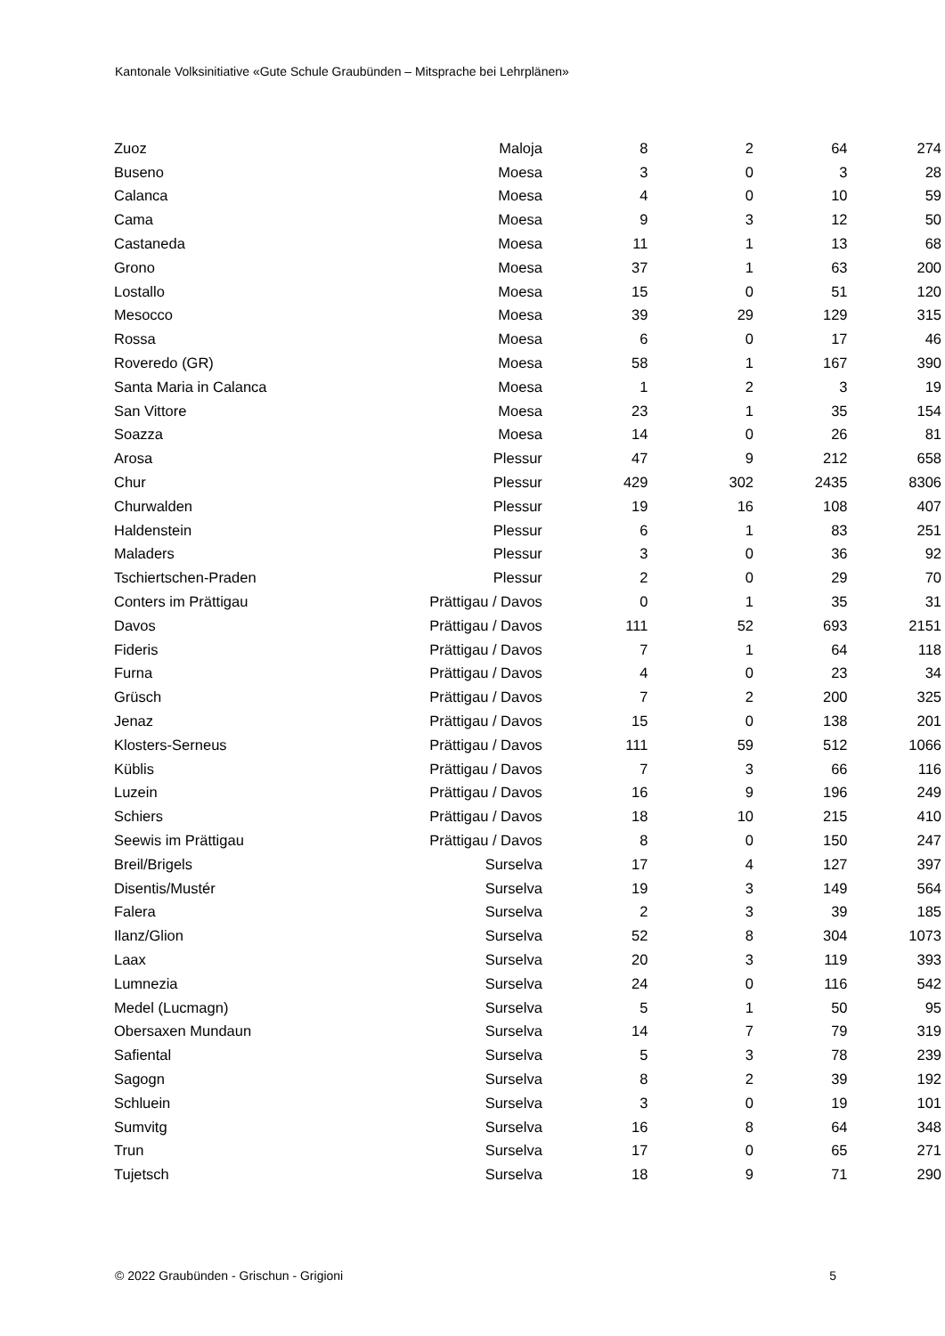Kantonale Volksinitiative «Gute Schule Graubünden – Mitsprache bei Lehrplänen»
| Zuoz | Maloja | 8 | 2 | 64 | 274 |
| Buseno | Moesa | 3 | 0 | 3 | 28 |
| Calanca | Moesa | 4 | 0 | 10 | 59 |
| Cama | Moesa | 9 | 3 | 12 | 50 |
| Castaneda | Moesa | 11 | 1 | 13 | 68 |
| Grono | Moesa | 37 | 1 | 63 | 200 |
| Lostallo | Moesa | 15 | 0 | 51 | 120 |
| Mesocco | Moesa | 39 | 29 | 129 | 315 |
| Rossa | Moesa | 6 | 0 | 17 | 46 |
| Roveredo (GR) | Moesa | 58 | 1 | 167 | 390 |
| Santa Maria in Calanca | Moesa | 1 | 2 | 3 | 19 |
| San Vittore | Moesa | 23 | 1 | 35 | 154 |
| Soazza | Moesa | 14 | 0 | 26 | 81 |
| Arosa | Plessur | 47 | 9 | 212 | 658 |
| Chur | Plessur | 429 | 302 | 2435 | 8306 |
| Churwalden | Plessur | 19 | 16 | 108 | 407 |
| Haldenstein | Plessur | 6 | 1 | 83 | 251 |
| Maladers | Plessur | 3 | 0 | 36 | 92 |
| Tschiertschen-Praden | Plessur | 2 | 0 | 29 | 70 |
| Conters im Prättigau | Prättigau / Davos | 0 | 1 | 35 | 31 |
| Davos | Prättigau / Davos | 111 | 52 | 693 | 2151 |
| Fideris | Prättigau / Davos | 7 | 1 | 64 | 118 |
| Furna | Prättigau / Davos | 4 | 0 | 23 | 34 |
| Grüsch | Prättigau / Davos | 7 | 2 | 200 | 325 |
| Jenaz | Prättigau / Davos | 15 | 0 | 138 | 201 |
| Klosters-Serneus | Prättigau / Davos | 111 | 59 | 512 | 1066 |
| Küblis | Prättigau / Davos | 7 | 3 | 66 | 116 |
| Luzein | Prättigau / Davos | 16 | 9 | 196 | 249 |
| Schiers | Prättigau / Davos | 18 | 10 | 215 | 410 |
| Seewis im Prättigau | Prättigau / Davos | 8 | 0 | 150 | 247 |
| Breil/Brigels | Surselva | 17 | 4 | 127 | 397 |
| Disentis/Mustér | Surselva | 19 | 3 | 149 | 564 |
| Falera | Surselva | 2 | 3 | 39 | 185 |
| Ilanz/Glion | Surselva | 52 | 8 | 304 | 1073 |
| Laax | Surselva | 20 | 3 | 119 | 393 |
| Lumnezia | Surselva | 24 | 0 | 116 | 542 |
| Medel (Lucmagn) | Surselva | 5 | 1 | 50 | 95 |
| Obersaxen Mundaun | Surselva | 14 | 7 | 79 | 319 |
| Safiental | Surselva | 5 | 3 | 78 | 239 |
| Sagogn | Surselva | 8 | 2 | 39 | 192 |
| Schluein | Surselva | 3 | 0 | 19 | 101 |
| Sumvitg | Surselva | 16 | 8 | 64 | 348 |
| Trun | Surselva | 17 | 0 | 65 | 271 |
| Tujetsch | Surselva | 18 | 9 | 71 | 290 |
© 2022 Graubünden - Grischun - Grigioni 5